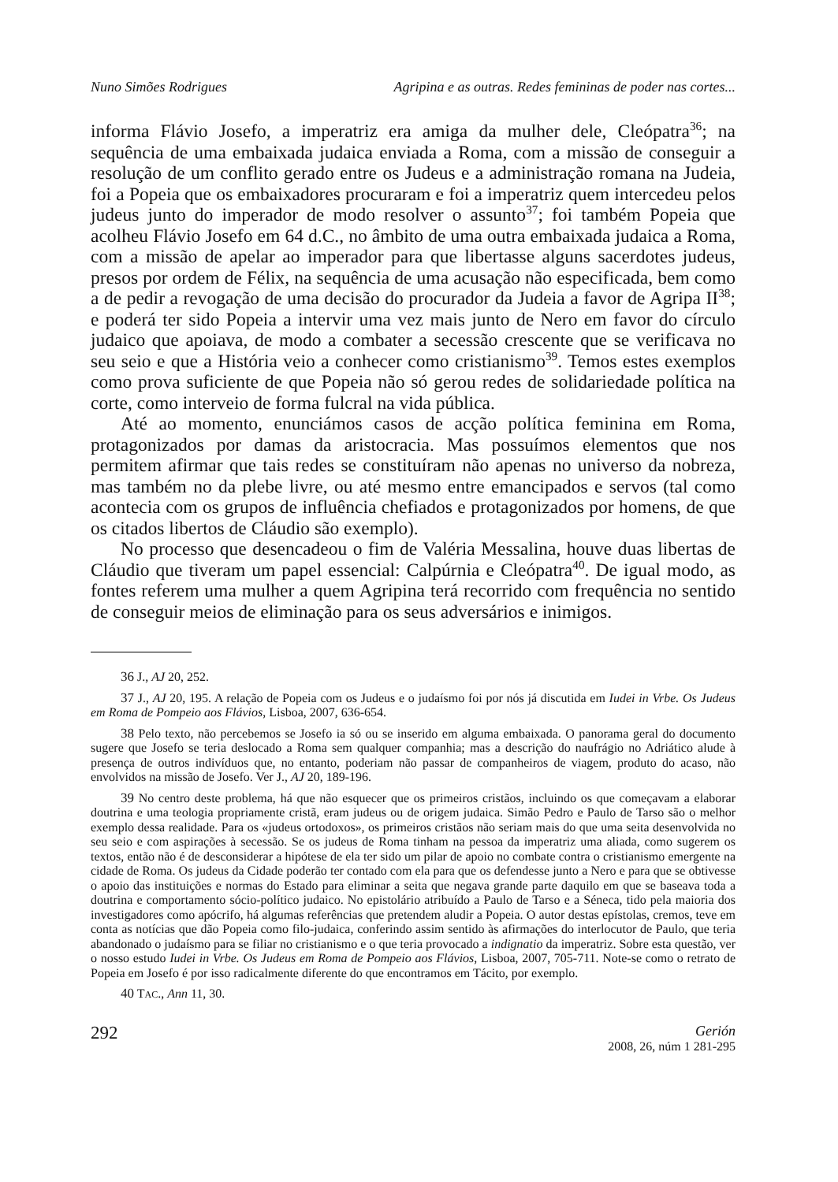Nuno Simões Rodrigues Agripina e as outras. Redes femininas de poder nas cortes...
informa Flávio Josefo, a imperatriz era amiga da mulher dele, Cleópatra<sup>36</sup>; na sequência de uma embaixada judaica enviada a Roma, com a missão de conseguir a resolução de um conflito gerado entre os Judeus e a administração romana na Judeia, foi a Popeia que os embaixadores procuraram e foi a imperatriz quem intercedeu pelos judeus junto do imperador de modo resolver o assunto<sup>37</sup>; foi também Popeia que acolheu Flávio Josefo em 64 d.C., no âmbito de uma outra embaixada judaica a Roma, com a missão de apelar ao imperador para que libertasse alguns sacerdotes judeus, presos por ordem de Félix, na sequência de uma acusação não especificada, bem como a de pedir a revogação de uma decisão do procurador da Judeia a favor de Agripa II<sup>38</sup>; e poderá ter sido Popeia a intervir uma vez mais junto de Nero em favor do círculo judaico que apoiava, de modo a combater a secessão crescente que se verificava no seu seio e que a História veio a conhecer como cristianismo<sup>39</sup>. Temos estes exemplos como prova suficiente de que Popeia não só gerou redes de solidariedade política na corte, como interveio de forma fulcral na vida pública.
Até ao momento, enunciámos casos de acção política feminina em Roma, protagonizados por damas da aristocracia. Mas possuímos elementos que nos permitem afirmar que tais redes se constituíram não apenas no universo da nobreza, mas também no da plebe livre, ou até mesmo entre emancipados e servos (tal como acontecia com os grupos de influência chefiados e protagonizados por homens, de que os citados libertos de Cláudio são exemplo).
No processo que desencadeou o fim de Valéria Messalina, houve duas libertas de Cláudio que tiveram um papel essencial: Calpúrnia e Cleópatra<sup>40</sup>. De igual modo, as fontes referem uma mulher a quem Agripina terá recorrido com frequência no sentido de conseguir meios de eliminação para os seus adversários e inimigos.
<sup>36</sup> J., AJ 20, 252.
<sup>37</sup> J., AJ 20, 195. A relação de Popeia com os Judeus e o judaísmo foi por nós já discutida em Iudei in Vrbe. Os Judeus em Roma de Pompeio aos Flávios, Lisboa, 2007, 636-654.
<sup>38</sup> Pelo texto, não percebemos se Josefo ia só ou se inserido em alguma embaixada. O panorama geral do documento sugere que Josefo se teria deslocado a Roma sem qualquer companhia; mas a descrição do naufrágio no Adriático alude à presença de outros indivíduos que, no entanto, poderiam não passar de companheiros de viagem, produto do acaso, não envolvidos na missão de Josefo. Ver J., AJ 20, 189-196.
<sup>39</sup> No centro deste problema, há que não esquecer que os primeiros cristãos, incluindo os que começavam a elaborar doutrina e uma teologia propriamente cristã, eram judeus ou de origem judaica. Simão Pedro e Paulo de Tarso são o melhor exemplo dessa realidade. Para os «judeus ortodoxos», os primeiros cristãos não seriam mais do que uma seita desenvolvida no seu seio e com aspirações à secessão. Se os judeus de Roma tinham na pessoa da imperatriz uma aliada, como sugerem os textos, então não é de desconsiderar a hipótese de ela ter sido um pilar de apoio no combate contra o cristianismo emergente na cidade de Roma. Os judeus da Cidade poderão ter contado com ela para que os defendesse junto a Nero e para que se obtivesse o apoio das instituições e normas do Estado para eliminar a seita que negava grande parte daquilo em que se baseava toda a doutrina e comportamento sócio-político judaico. No epistolário atribuído a Paulo de Tarso e a Séneca, tido pela maioria dos investigadores como apócrifo, há algumas referências que pretendem aludir a Popeia. O autor destas epístolas, cremos, teve em conta as notícias que dão Popeia como filo-judaica, conferindo assim sentido às afirmações do interlocutor de Paulo, que teria abandonado o judaísmo para se filiar no cristianismo e o que teria provocado a indignatio da imperatriz. Sobre esta questão, ver o nosso estudo Iudei in Vrbe. Os Judeus em Roma de Pompeio aos Flávios, Lisboa, 2007, 705-711. Note-se como o retrato de Popeia em Josefo é por isso radicalmente diferente do que encontramos em Tácito, por exemplo.
<sup>40</sup> TAC., Ann 11, 30.
292 Gerión
2008, 26, núm 1 281-295